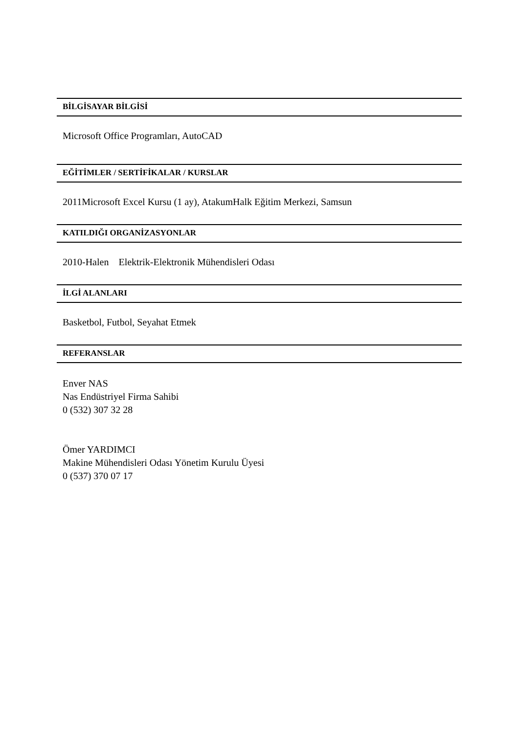BİLGİSAYAR BİLGİSİ
Microsoft Office Programları, AutoCAD
EĞİTİMLER / SERTİFİKALAR / KURSLAR
2011Microsoft Excel Kursu (1 ay), AtakumHalk Eğitim Merkezi, Samsun
KATILDIĞI ORGANİZASYONLAR
2010-Halen Elektrik-Elektronik Mühendisleri Odası
İLGİ ALANLARI
Basketbol, Futbol, Seyahat Etmek
REFERANSLAR
Enver NAS
Nas Endüstriyel Firma Sahibi
0 (532) 307 32 28
Ömer YARDIMCI
Makine Mühendisleri Odası Yönetim Kurulu Üyesi
0 (537) 370 07 17